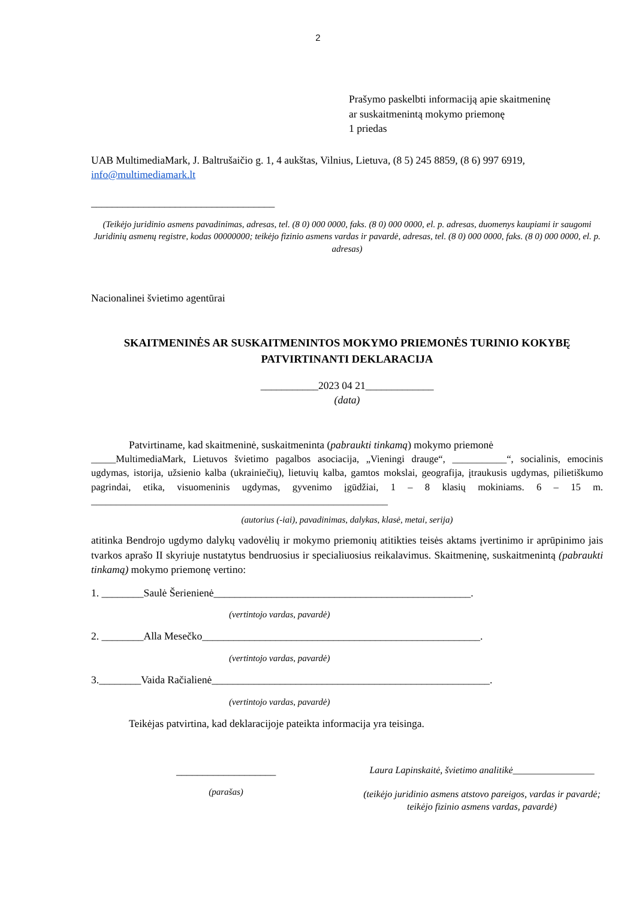2
Prašymo paskelbti informaciją apie skaitmeninę
ar suskaitmenintą mokymo priemonę
1 priedas
UAB MultimediaMark, J. Baltrušaičio g. 1, 4 aukštas, Vilnius, Lietuva, (8 5) 245 8859, (8 6) 997 6919, info@multimediamark.lt
___________________________________
(Teikėjo juridinio asmens pavadinimas, adresas, tel. (8 0) 000 0000, faks. (8 0) 000 0000, el. p. adresas, duomenys kaupiami ir saugomi Juridinių asmenų registre, kodas 00000000; teikėjo fizinio asmens vardas ir pavardė, adresas, tel. (8 0) 000 0000, faks. (8 0) 000 0000, el. p. adresas)
Nacionalinei švietimo agentūrai
SKAITMENINĖS AR SUSKAITMENINTOS MOKYMO PRIEMONĖS TURINIO KOKYBĘ PATVIRTINANTI DEKLARACIJA
___________2023 04 21_____________
(data)
Patvirtiname, kad skaitmeninė, suskaitmeninta (pabraukti tinkamą) mokymo priemonė
_____MultimediaMark, Lietuvos švietimo pagalbos asociacija, „Vieningi drauge“, ___________“, socialinis, emocinis ugdymas, istorija, užsienio kalba (ukrainiečių), lietuvių kalba, gamtos mokslai, geografija, įtraukusis ugdymas, pilietiškumo pagrindai, etika, visuomeninis ugdymas, gyvenimo įgūdžiai, 1 – 8 klasių mokiniams. 6 – 15 m. ____________________________________________________________
(autorius (-iai), pavadinimas, dalykas, klasė, metai, serija)
atitinka Bendrojo ugdymo dalykų vadovėlių ir mokymo priemonių atitikties teisės aktams įvertinimo ir aprūpinimo jais tvarkos aprašo II skyriuje nustatytus bendruosius ir specialiuosius reikalavimus. Skaitmeninę, suskaitmenintą (pabraukti tinkamą) mokymo priemonę vertino:
1. ________Saulė Šerienienė_________________________________________________.
(vertintojo vardas, pavardė)
2. ________Alla Mesečko_____________________________________________________.
(vertintojo vardas, pavardė)
3.________Vaida Račialienė_____________________________________________________.
(vertintojo vardas, pavardė)
Teikėjas patvirtina, kad deklaracijoje pateikta informacija yra teisinga.
___________________
(parašas)
Laura Lapinskaitė, švietimo analitikė_________________
(teikėjo juridinio asmens atstovo pareigos, vardas ir pavardė; teikėjo fizinio asmens vardas, pavardė)